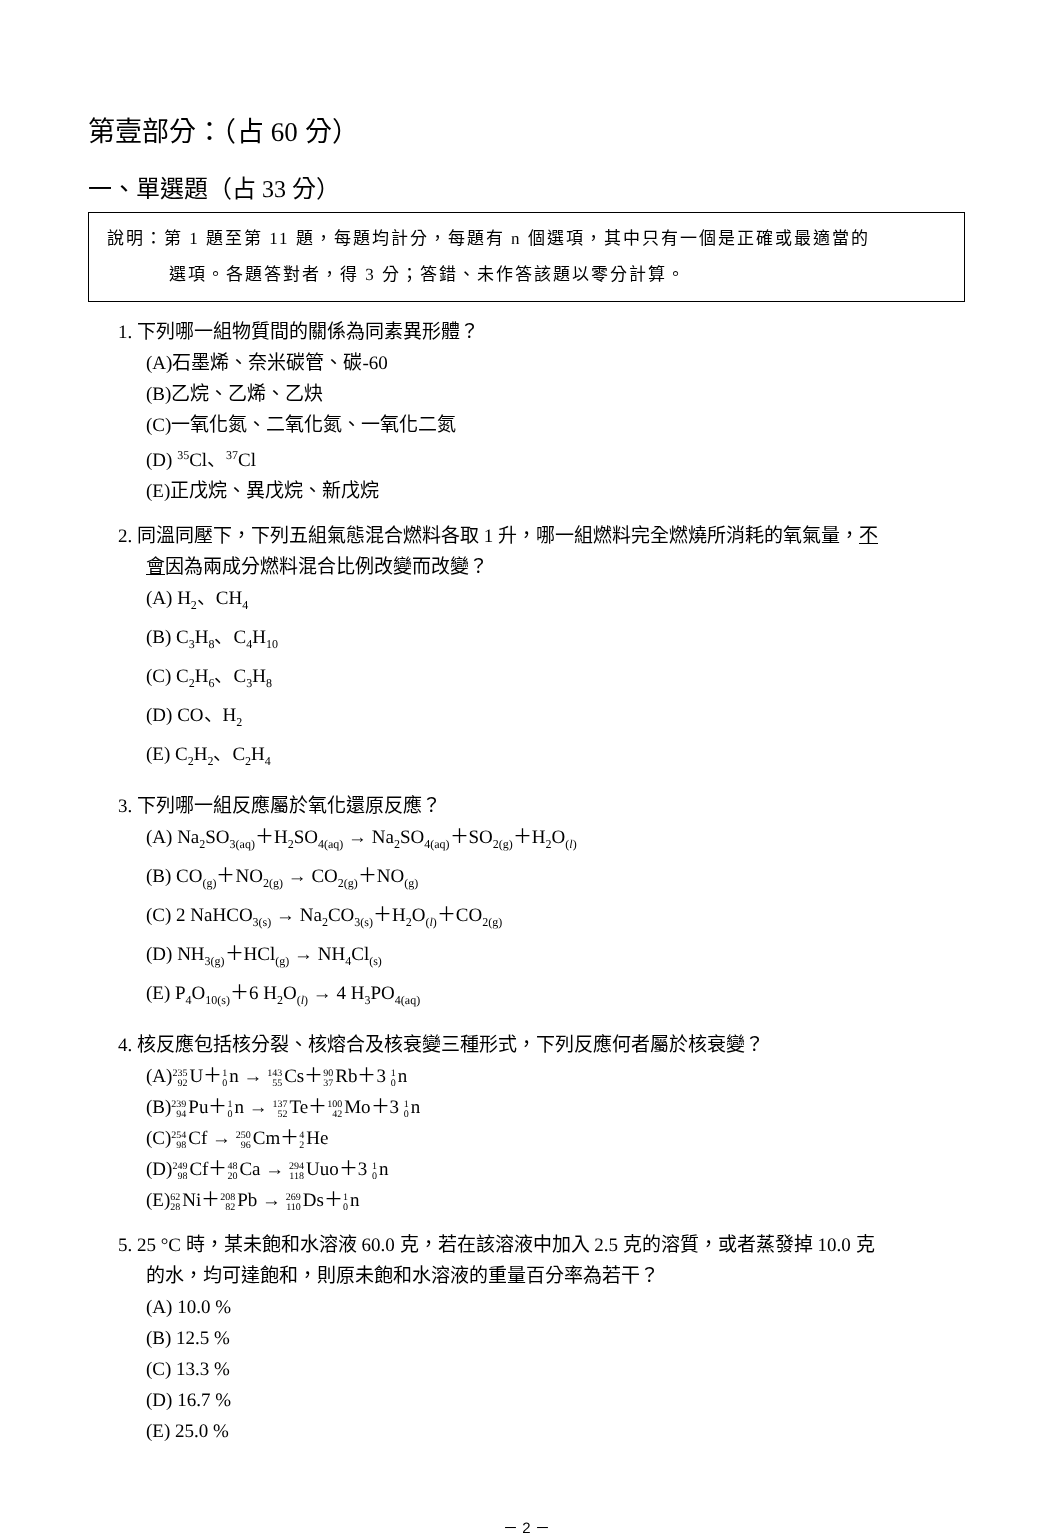第壹部分：（占 60 分）
一、單選題（占 33 分）
說明：第 1 題至第 11 題，每題均計分，每題有 n 個選項，其中只有一個是正確或最適當的
選項。各題答對者，得 3 分；答錯、未作答該題以零分計算。
1. 下列哪一組物質間的關係為同素異形體？
(A)石墨烯、奈米碳管、碳-60
(B)乙烷、乙烯、乙炔
(C)一氧化氮、二氧化氮、一氧化二氮
(D) <sup>35</sup>Cl、<sup>37</sup>Cl
(E)正戊烷、異戊烷、新戊烷
2. 同溫同壓下，下列五組氣態混合燃料各取 1 升，哪一組燃料完全燃燒所消耗的氧氣量，不
會因為兩成分燃料混合比例改變而改變？
(A) H<sub>2</sub>、CH<sub>4</sub>
(B) C<sub>3</sub>H<sub>8</sub>、C<sub>4</sub>H<sub>10</sub>
(C) C<sub>2</sub>H<sub>6</sub>、C<sub>3</sub>H<sub>8</sub>
(D) CO、H<sub>2</sub>
(E) C<sub>2</sub>H<sub>2</sub>、C<sub>2</sub>H<sub>4</sub>
3. 下列哪一組反應屬於氧化還原反應？
(A) Na<sub>2</sub>SO<sub>3(aq)</sub>＋H<sub>2</sub>SO<sub>4(aq)</sub> → Na<sub>2</sub>SO<sub>4(aq)</sub>＋SO<sub>2(g)</sub>＋H<sub>2</sub>O<sub>(l)</sub>
(B) CO<sub>(g)</sub>＋NO<sub>2(g)</sub> → CO<sub>2(g)</sub>＋NO<sub>(g)</sub>
(C) 2 NaHCO<sub>3(s)</sub> → Na<sub>2</sub>CO<sub>3(s)</sub>＋H<sub>2</sub>O<sub>(l)</sub>＋CO<sub>2(g)</sub>
(D) NH<sub>3(g)</sub>＋HCl<sub>(g)</sub> → NH<sub>4</sub>Cl<sub>(s)</sub>
(E) P<sub>4</sub>O<sub>10(s)</sub>＋6 H<sub>2</sub>O<sub>(l)</sub> → 4 H<sub>3</sub>PO<sub>4(aq)</sub>
4. 核反應包括核分裂、核熔合及核衰變三種形式，下列反應何者屬於核衰變？
(A)235 92 U＋1 0n → 143 55 Cs＋90 37 Rb＋3 1 0n
(B)239 94 Pu＋1 0n → 137 52 Te＋100 42 Mo＋3 1 0n
(C)254 98 Cf → 250 96 Cm＋4 2 He
(D)249 98 Cf＋48 20 Ca → 294 118 Uuo＋3 1 0n
(E)62 28 Ni＋208 82 Pb → 269 110 Ds＋1 0n
5. 25 °C 時，某未飽和水溶液 60.0 克，若在該溶液中加入 2.5 克的溶質，或者蒸發掉 10.0 克
的水，均可達飽和，則原未飽和水溶液的重量百分率為若干？
(A) 10.0 %
(B) 12.5 %
(C) 13.3 %
(D) 16.7 %
(E) 25.0 %
－ 2 －